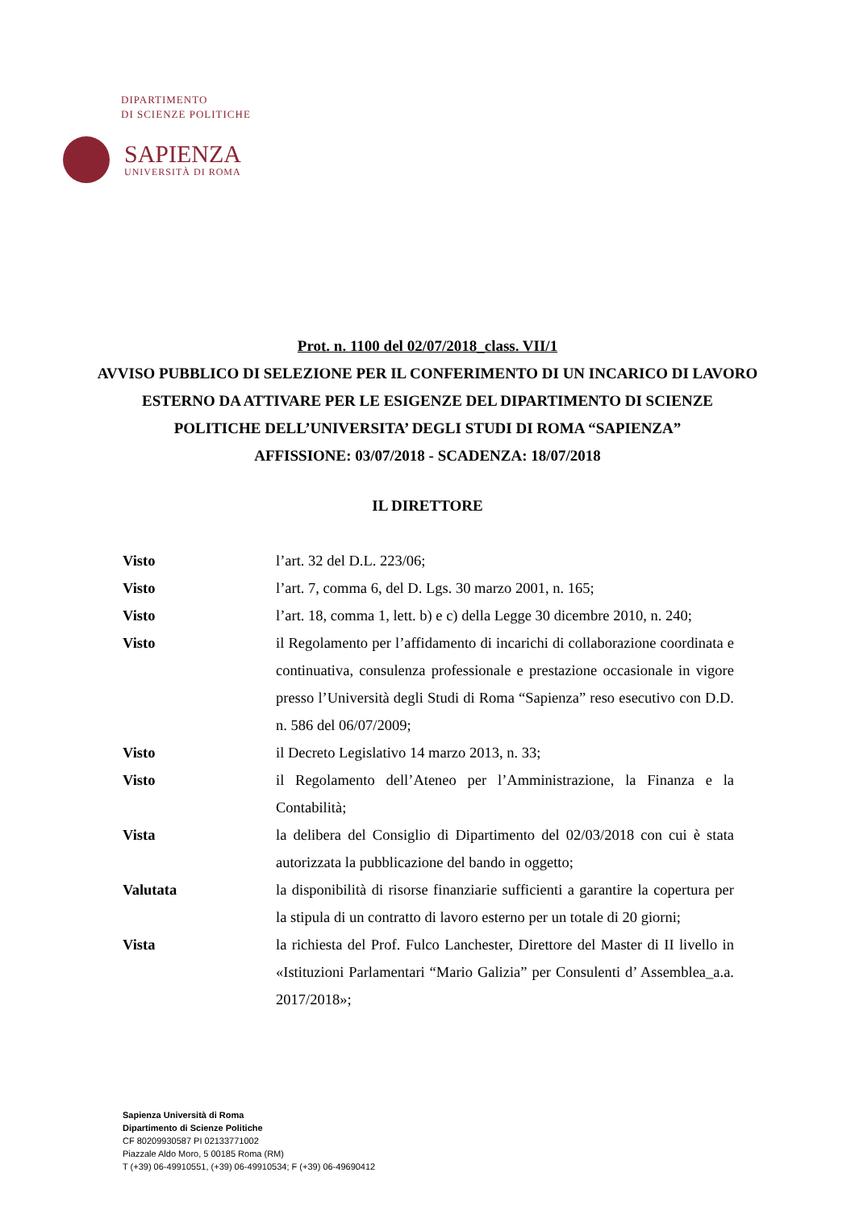DIPARTIMENTO
DI SCIENZE POLITICHE
SAPIENZA
UNIVERSITÀ DI ROMA
Prot. n. 1100 del 02/07/2018_class. VII/1
AVVISO PUBBLICO DI SELEZIONE PER IL CONFERIMENTO DI UN INCARICO DI LAVORO ESTERNO DA ATTIVARE PER LE ESIGENZE DEL DIPARTIMENTO DI SCIENZE POLITICHE DELL’UNIVERSITA’ DEGLI STUDI DI ROMA “SAPIENZA”
AFFISSIONE: 03/07/2018 - SCADENZA: 18/07/2018
IL DIRETTORE
Visto l’art. 32 del D.L. 223/06;
Visto l’art. 7, comma 6, del D. Lgs. 30 marzo 2001, n. 165;
Visto l’art. 18, comma 1, lett. b) e c) della Legge 30 dicembre 2010, n. 240;
Visto il Regolamento per l’affidamento di incarichi di collaborazione coordinata e continuativa, consulenza professionale e prestazione occasionale in vigore presso l’Università degli Studi di Roma “Sapienza” reso esecutivo con D.D. n. 586 del 06/07/2009;
Visto il Decreto Legislativo 14 marzo 2013, n. 33;
Visto il Regolamento dell’Ateneo per l’Amministrazione, la Finanza e la Contabilità;
Vista la delibera del Consiglio di Dipartimento del 02/03/2018 con cui è stata autorizzata la pubblicazione del bando in oggetto;
Valutata la disponibilità di risorse finanziarie sufficienti a garantire la copertura per la stipula di un contratto di lavoro esterno per un totale di 20 giorni;
Vista la richiesta del Prof. Fulco Lanchester, Direttore del Master di II livello in «Istituzioni Parlamentari “Mario Galizia” per Consulenti d’ Assemblea_a.a. 2017/2018»;
Sapienza Università di Roma
Dipartimento di Scienze Politiche
CF 80209930587 PI 02133771002
Piazzale Aldo Moro, 5 00185 Roma (RM)
T (+39) 06-49910551, (+39) 06-49910534; F (+39) 06-49690412